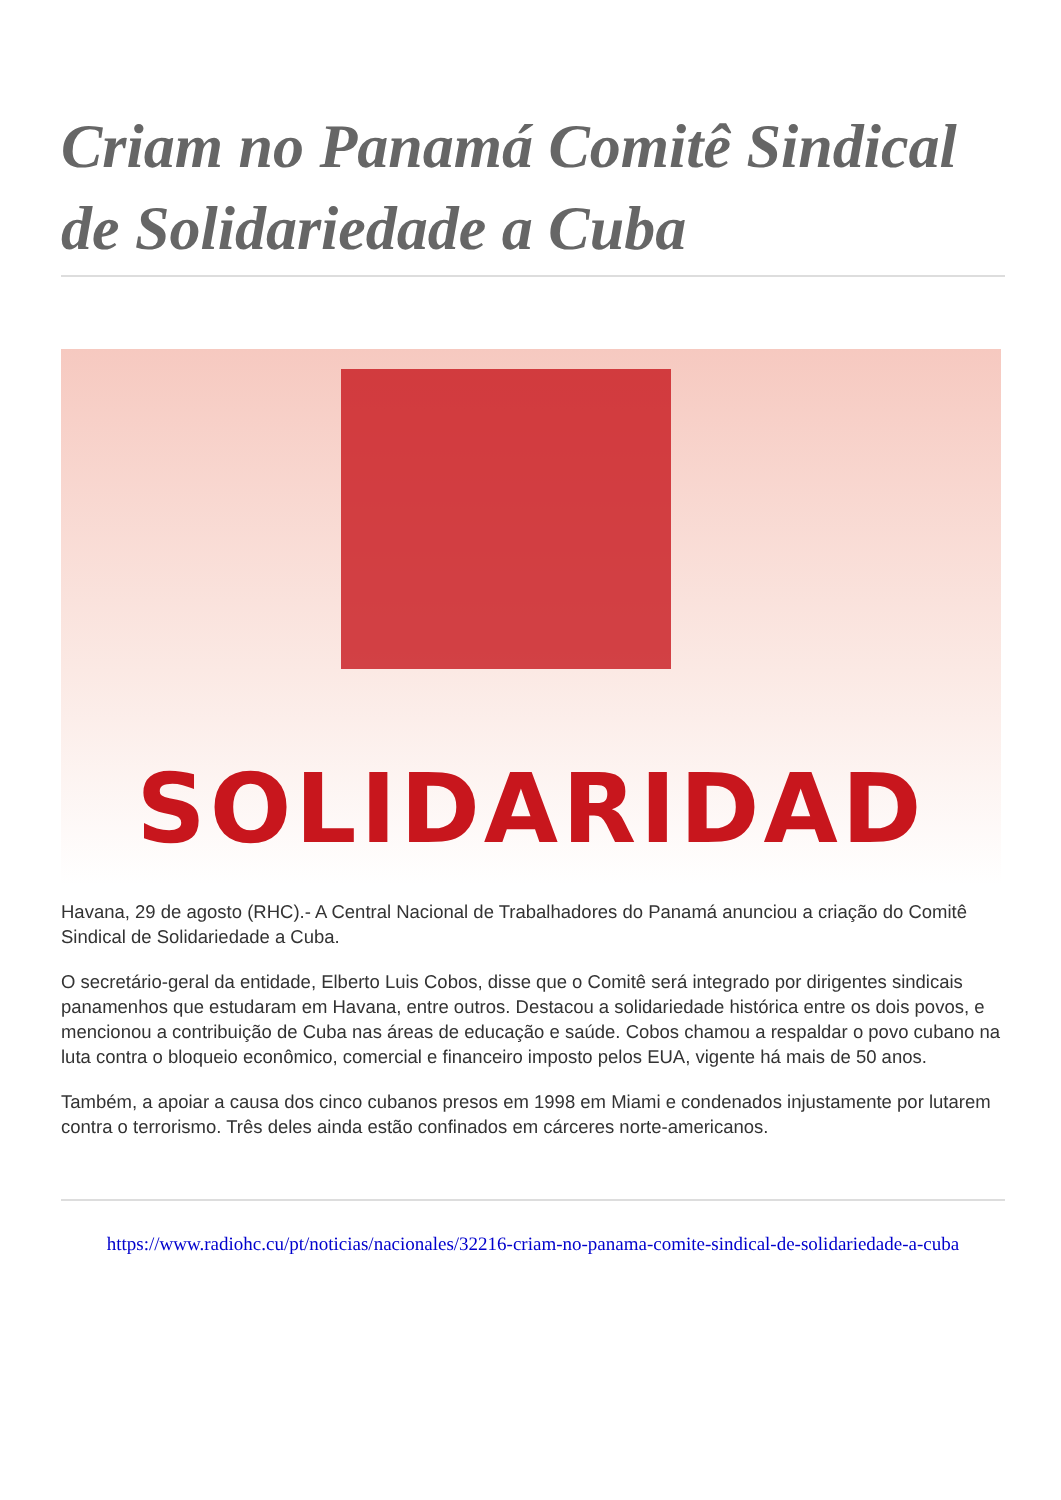Criam no Panamá Comitê Sindical de Solidariedade a Cuba
SOLIDARIDAD
Havana, 29 de agosto (RHC).- A Central Nacional de Trabalhadores do Panamá anunciou a criação do Comitê Sindical de Solidariedade a Cuba.
O secretário-geral da entidade, Elberto Luis Cobos, disse que o Comitê será integrado por dirigentes sindicais panamenhos que estudaram em Havana, entre outros. Destacou a solidariedade histórica entre os dois povos, e mencionou a contribuição de Cuba nas áreas de educação e saúde. Cobos chamou a respaldar o povo cubano na luta contra o bloqueio econômico, comercial e financeiro imposto pelos EUA, vigente há mais de 50 anos.
Também, a apoiar a causa dos cinco cubanos presos em 1998 em Miami e condenados injustamente por lutarem contra o terrorismo. Três deles ainda estão confinados em cárceres norte-americanos.
https://www.radiohc.cu/pt/noticias/nacionales/32216-criam-no-panama-comite-sindical-de-solidariedade-a-cuba